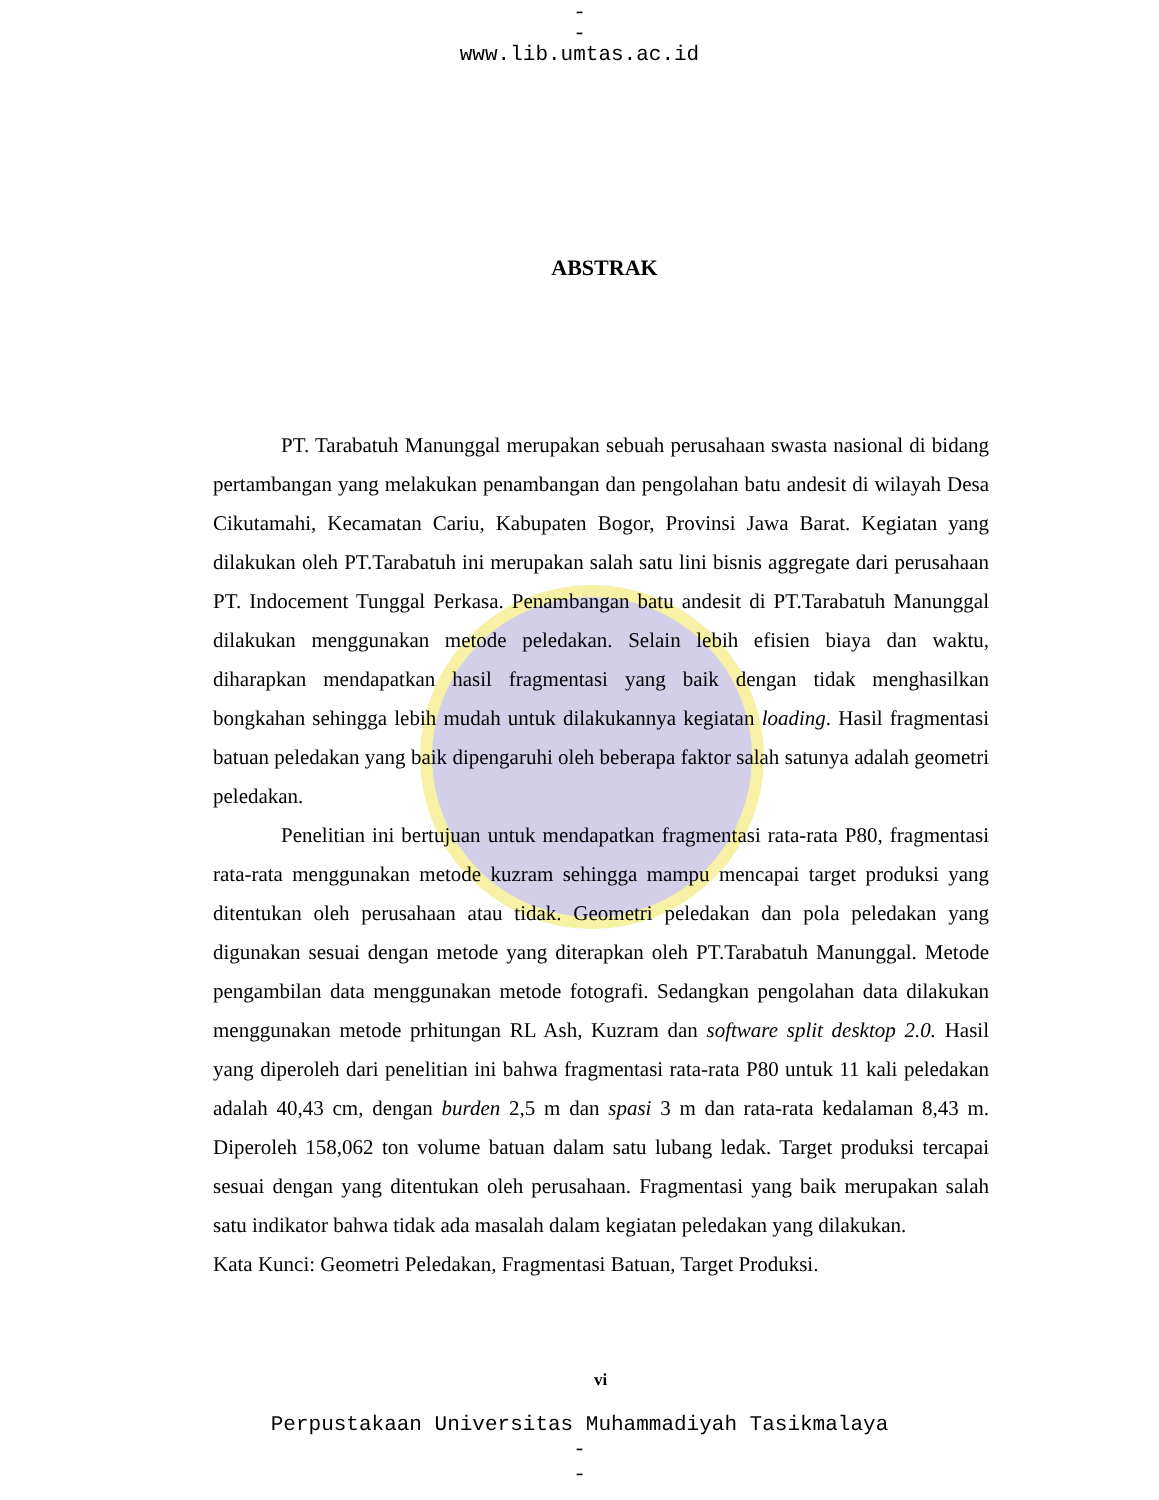-
-
www.lib.umtas.ac.id
ABSTRAK
PT. Tarabatuh Manunggal merupakan sebuah perusahaan swasta nasional di bidang pertambangan yang melakukan penambangan dan pengolahan batu andesit di wilayah Desa Cikutamahi, Kecamatan Cariu, Kabupaten Bogor, Provinsi Jawa Barat. Kegiatan yang dilakukan oleh PT.Tarabatuh ini merupakan salah satu lini bisnis aggregate dari perusahaan PT. Indocement Tunggal Perkasa. Penambangan batu andesit di PT.Tarabatuh Manunggal dilakukan menggunakan metode peledakan. Selain lebih efisien biaya dan waktu, diharapkan mendapatkan hasil fragmentasi yang baik dengan tidak menghasilkan bongkahan sehingga lebih mudah untuk dilakukannya kegiatan loading. Hasil fragmentasi batuan peledakan yang baik dipengaruhi oleh beberapa faktor salah satunya adalah geometri peledakan.
Penelitian ini bertujuan untuk mendapatkan fragmentasi rata-rata P80, fragmentasi rata-rata menggunakan metode kuzram sehingga mampu mencapai target produksi yang ditentukan oleh perusahaan atau tidak. Geometri peledakan dan pola peledakan yang digunakan sesuai dengan metode yang diterapkan oleh PT.Tarabatuh Manunggal. Metode pengambilan data menggunakan metode fotografi. Sedangkan pengolahan data dilakukan menggunakan metode prhitungan RL Ash, Kuzram dan software split desktop 2.0. Hasil yang diperoleh dari penelitian ini bahwa fragmentasi rata-rata P80 untuk 11 kali peledakan adalah 40,43 cm, dengan burden 2,5 m dan spasi 3 m dan rata-rata kedalaman 8,43 m. Diperoleh 158,062 ton volume batuan dalam satu lubang ledak. Target produksi tercapai sesuai dengan yang ditentukan oleh perusahaan. Fragmentasi yang baik merupakan salah satu indikator bahwa tidak ada masalah dalam kegiatan peledakan yang dilakukan.
Kata Kunci: Geometri Peledakan, Fragmentasi Batuan, Target Produksi.
vi
Perpustakaan Universitas Muhammadiyah Tasikmalaya
-
-